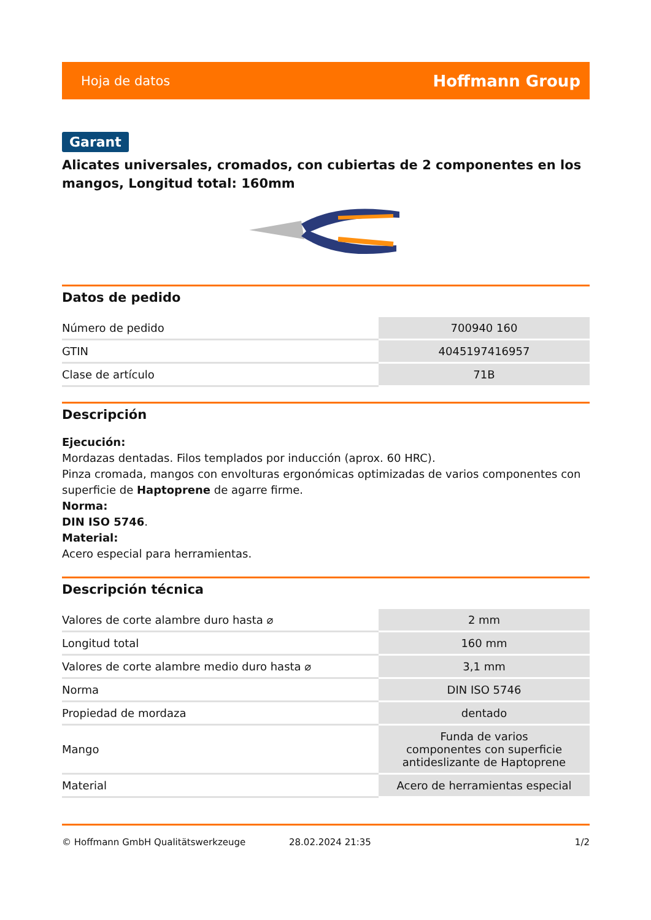Hoja de datos Hoffmann Group
Garant
Alicates universales, cromados, con cubiertas de 2 componentes en los mangos, Longitud total: 160mm
Datos de pedido
| Número de pedido | 700940 160 |
| GTIN | 4045197416957 |
| Clase de artículo | 71B |
Descripción
Ejecución:
Mordazas dentadas. Filos templados por inducción (aprox. 60 HRC).
Pinza cromada, mangos con envolturas ergonómicas optimizadas de varios componentes con superficie de Haptoprene de agarre firme.
Norma:
DIN ISO 5746.
Material:
Acero especial para herramientas.
Descripción técnica
| Valores de corte alambre duro hasta ⌀ | 2 mm |
| Longitud total | 160 mm |
| Valores de corte alambre medio duro hasta ⌀ | 3,1 mm |
| Norma | DIN ISO 5746 |
| Propiedad de mordaza | dentado |
| Mango | Funda de varios componentes con superficie antideslizante de Haptoprene |
| Material | Acero de herramientas especial |
© Hoffmann GmbH Qualitätswerkzeuge 28.02.2024 21:35 1/2